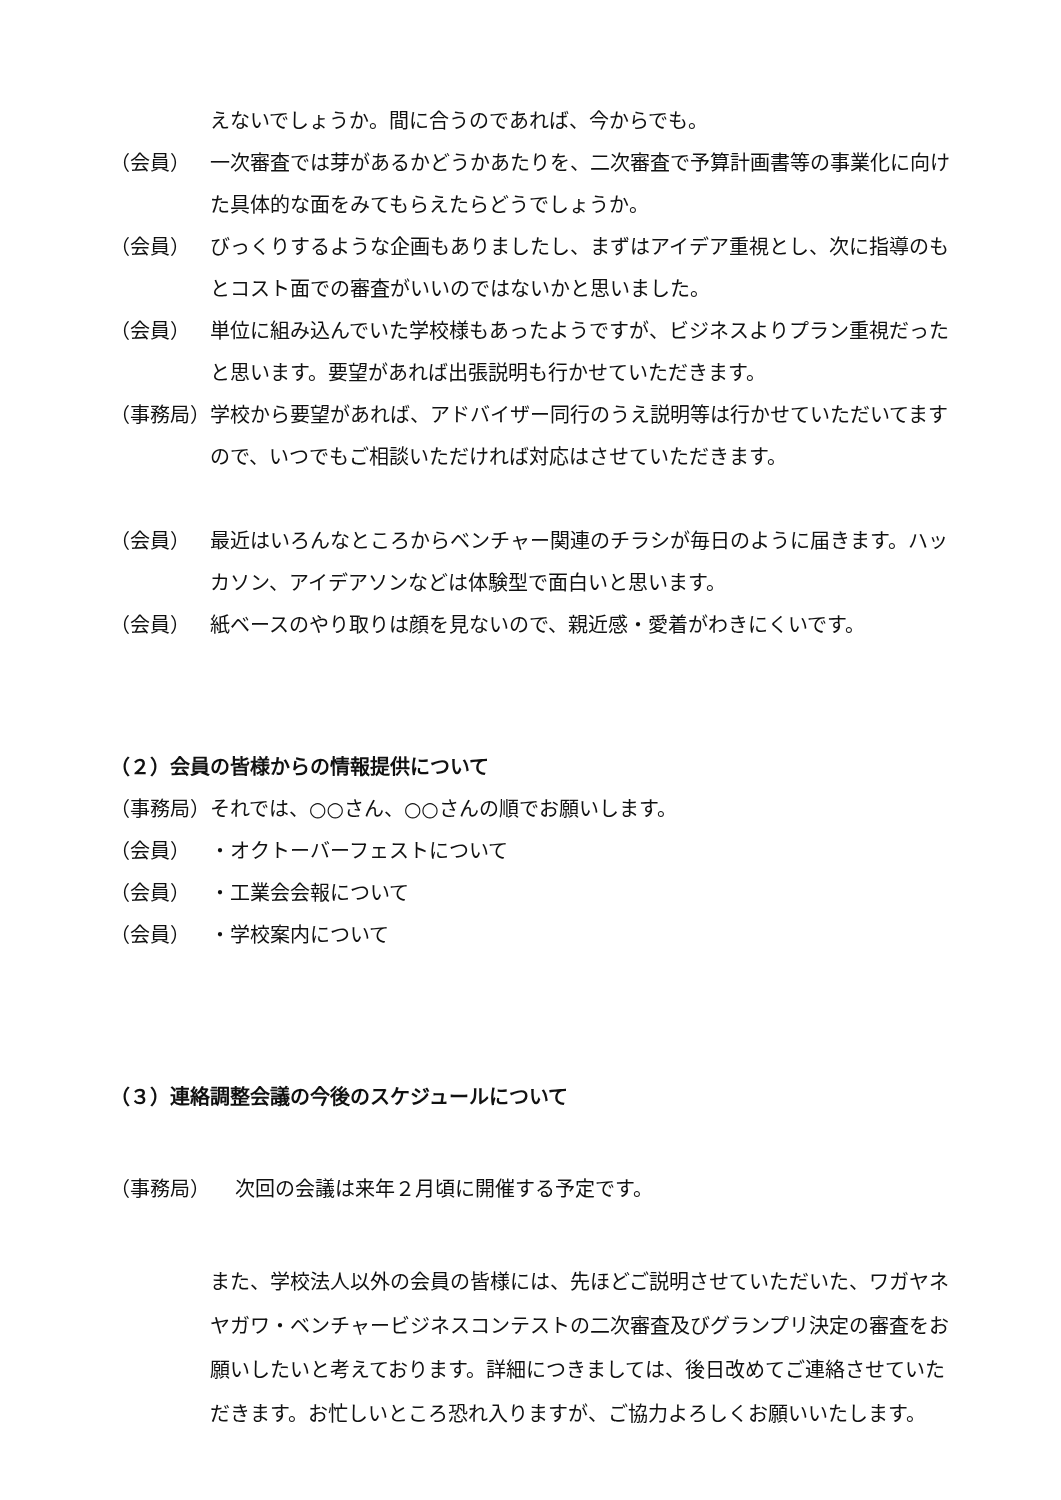えないでしょうか。間に合うのであれば、今からでも。
（会員） 一次審査では芽があるかどうかあたりを、二次審査で予算計画書等の事業化に向けた具体的な面をみてもらえたらどうでしょうか。
（会員） びっくりするような企画もありましたし、まずはアイデア重視とし、次に指導のもとコスト面での審査がいいのではないかと思いました。
（会員） 単位に組み込んでいた学校様もあったようですが、ビジネスよりプラン重視だったと思います。要望があれば出張説明も行かせていただきます。
（事務局） 学校から要望があれば、アドバイザー同行のうえ説明等は行かせていただいてますので、いつでもご相談いただければ対応はさせていただきます。
（会員） 最近はいろんなところからベンチャー関連のチラシが毎日のように届きます。ハッカソン、アイデアソンなどは体験型で面白いと思います。
（会員） 紙ベースのやり取りは顔を見ないので、親近感・愛着がわきにくいです。
（２）会員の皆様からの情報提供について
（事務局） それでは、○○さん、○○さんの順でお願いします。
（会員） ・オクトーバーフェストについて
（会員） ・工業会会報について
（会員） ・学校案内について
（３）連絡調整会議の今後のスケジュールについて
（事務局） 次回の会議は来年２月頃に開催する予定です。
また、学校法人以外の会員の皆様には、先ほどご説明させていただいた、ワガヤネヤガワ・ベンチャービジネスコンテストの二次審査及びグランプリ決定の審査をお願いしたいと考えております。詳細につきましては、後日改めてご連絡させていただきます。お忙しいところ恐れ入りますが、ご協力よろしくお願いいたします。